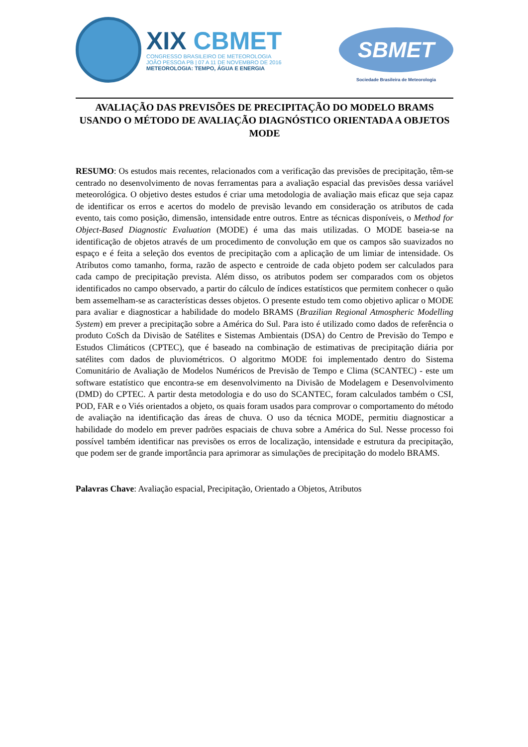XIX CBMET
CONGRESSO BRASILEIRO DE METEOROLOGIA
JOÃO PESSOA PB | 07 A 11 DE NOVEMBRO DE 2016
METEOROLOGIA: TEMPO, ÁGUA E ENERGIA
SBMET
Sociedade Brasileira de Meteorologia
AVALIAÇÃO DAS PREVISÕES DE PRECIPITAÇÃO DO MODELO BRAMS USANDO O MÉTODO DE AVALIAÇÃO DIAGNÓSTICO ORIENTADA A OBJETOS MODE
RESUMO: Os estudos mais recentes, relacionados com a verificação das previsões de precipitação, têm-se centrado no desenvolvimento de novas ferramentas para a avaliação espacial das previsões dessa variável meteorológica. O objetivo destes estudos é criar uma metodologia de avaliação mais eficaz que seja capaz de identificar os erros e acertos do modelo de previsão levando em consideração os atributos de cada evento, tais como posição, dimensão, intensidade entre outros. Entre as técnicas disponíveis, o Method for Object-Based Diagnostic Evaluation (MODE) é uma das mais utilizadas. O MODE baseia-se na identificação de objetos através de um procedimento de convolução em que os campos são suavizados no espaço e é feita a seleção dos eventos de precipitação com a aplicação de um limiar de intensidade. Os Atributos como tamanho, forma, razão de aspecto e centroide de cada objeto podem ser calculados para cada campo de precipitação prevista. Além disso, os atributos podem ser comparados com os objetos identificados no campo observado, a partir do cálculo de índices estatísticos que permitem conhecer o quão bem assemelham-se as características desses objetos. O presente estudo tem como objetivo aplicar o MODE para avaliar e diagnosticar a habilidade do modelo BRAMS (Brazilian Regional Atmospheric Modelling System) em prever a precipitação sobre a América do Sul. Para isto é utilizado como dados de referência o produto CoSch da Divisão de Satélites e Sistemas Ambientais (DSA) do Centro de Previsão do Tempo e Estudos Climáticos (CPTEC), que é baseado na combinação de estimativas de precipitação diária por satélites com dados de pluviométricos. O algoritmo MODE foi implementado dentro do Sistema Comunitário de Avaliação de Modelos Numéricos de Previsão de Tempo e Clima (SCANTEC) - este um software estatístico que encontra-se em desenvolvimento na Divisão de Modelagem e Desenvolvimento (DMD) do CPTEC. A partir desta metodologia e do uso do SCANTEC, foram calculados também o CSI, POD, FAR e o Viés orientados a objeto, os quais foram usados para comprovar o comportamento do método de avaliação na identificação das áreas de chuva. O uso da técnica MODE, permitiu diagnosticar a habilidade do modelo em prever padrões espaciais de chuva sobre a América do Sul. Nesse processo foi possível também identificar nas previsões os erros de localização, intensidade e estrutura da precipitação, que podem ser de grande importância para aprimorar as simulações de precipitação do modelo BRAMS.
Palavras Chave: Avaliação espacial, Precipitação, Orientado a Objetos, Atributos